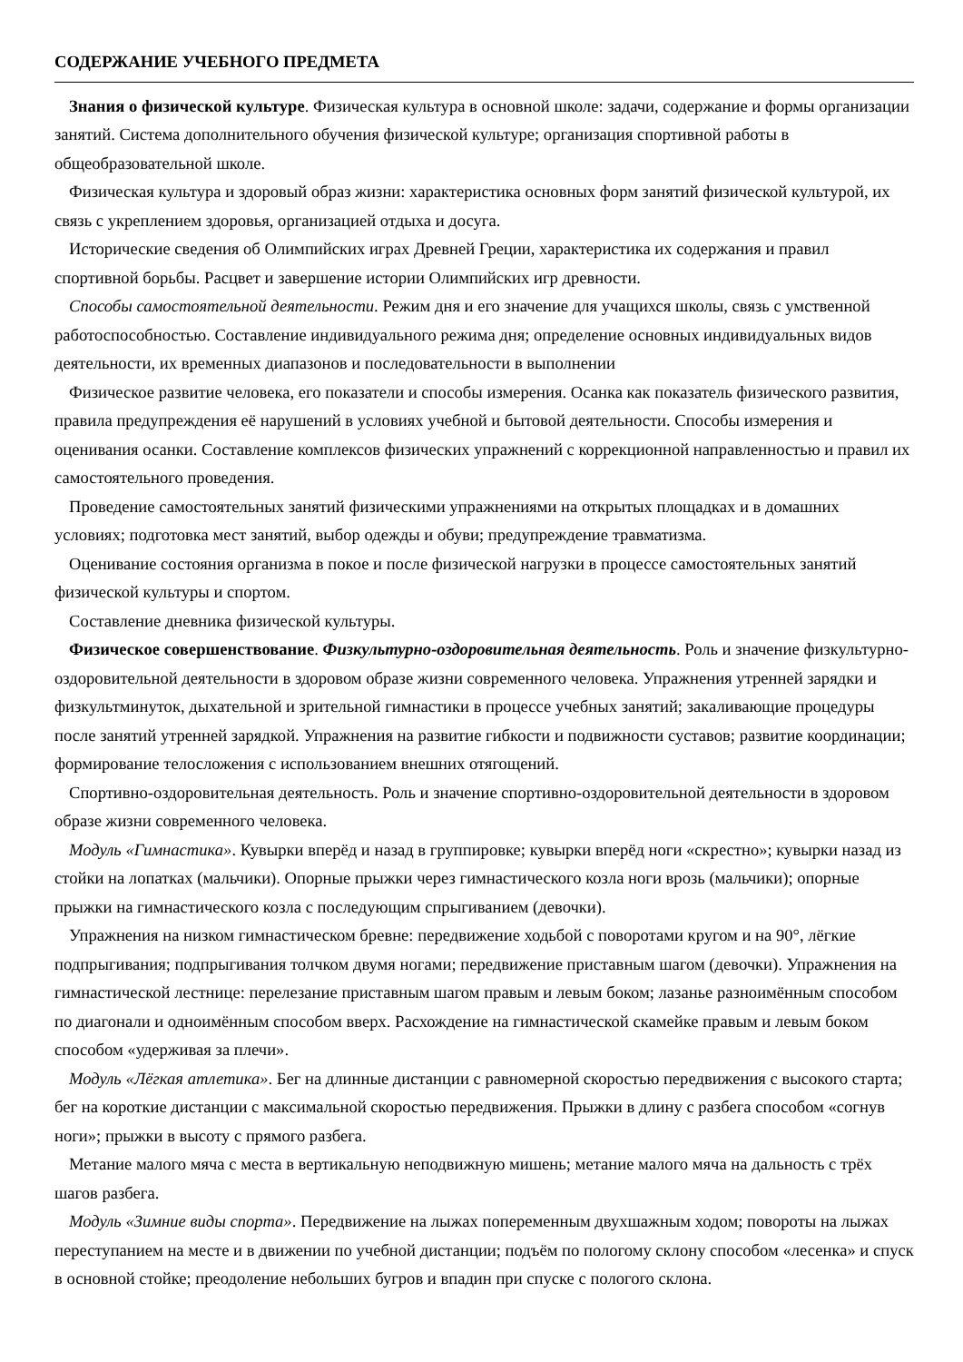СОДЕРЖАНИЕ УЧЕБНОГО ПРЕДМЕТА
Знания о физической культуре. Физическая культура в основной школе: задачи, содержание и формы организации занятий. Система дополнительного обучения физической культуре; организация спортивной работы в общеобразовательной школе.
Физическая культура и здоровый образ жизни: характеристика основных форм занятий физической культурой, их связь с укреплением здоровья, организацией отдыха и досуга.
Исторические сведения об Олимпийских играх Древней Греции, характеристика их содержания и правил спортивной борьбы. Расцвет и завершение истории Олимпийских игр древности.
Способы самостоятельной деятельности. Режим дня и его значение для учащихся школы, связь с умственной работоспособностью. Составление индивидуального режима дня; определение основных индивидуальных видов деятельности, их временных диапазонов и последовательности в выполнении
Физическое развитие человека, его показатели и способы измерения. Осанка как показатель физического развития, правила предупреждения её нарушений в условиях учебной и бытовой деятельности. Способы измерения и оценивания осанки. Составление комплексов физических упражнений с коррекционной направленностью и правил их самостоятельного проведения.
Проведение самостоятельных занятий физическими упражнениями на открытых площадках и в домашних условиях; подготовка мест занятий, выбор одежды и обуви; предупреждение травматизма.
Оценивание состояния организма в покое и после физической нагрузки в процессе самостоятельных занятий физической культуры и спортом.
Составление дневника физической культуры.
Физическое совершенствование. Физкультурно-оздоровительная деятельность. Роль и значение физкультурно-оздоровительной деятельности в здоровом образе жизни современного человека. Упражнения утренней зарядки и физкультминуток, дыхательной и зрительной гимнастики в процессе учебных занятий; закаливающие процедуры после занятий утренней зарядкой. Упражнения на развитие гибкости и подвижности суставов; развитие координации; формирование телосложения с использованием внешних отягощений.
Спортивно-оздоровительная деятельность. Роль и значение спортивно-оздоровительной деятельности в здоровом образе жизни современного человека.
Модуль «Гимнастика». Кувырки вперёд и назад в группировке; кувырки вперёд ноги «скрестно»; кувырки назад из стойки на лопатках (мальчики). Опорные прыжки через гимнастического козла ноги врозь (мальчики); опорные прыжки на гимнастического козла с последующим спрыгиванием (девочки).
Упражнения на низком гимнастическом бревне: передвижение ходьбой с поворотами кругом и на 90°, лёгкие подпрыгивания; подпрыгивания толчком двумя ногами; передвижение приставным шагом (девочки). Упражнения на гимнастической лестнице: перелезание приставным шагом правым и левым боком; лазанье разноимённым способом по диагонали и одноимённым способом вверх. Расхождение на гимнастической скамейке правым и левым боком способом «удерживая за плечи».
Модуль «Лёгкая атлетика». Бег на длинные дистанции с равномерной скоростью передвижения с высокого старта; бег на короткие дистанции с максимальной скоростью передвижения. Прыжки в длину с разбега способом «согнув ноги»; прыжки в высоту с прямого разбега.
Метание малого мяча с места в вертикальную неподвижную мишень; метание малого мяча на дальность с трёх шагов разбега.
Модуль «Зимние виды спорта». Передвижение на лыжах попеременным двухшажным ходом; повороты на лыжах переступанием на месте и в движении по учебной дистанции; подъём по пологому склону способом «лесенка» и спуск в основной стойке; преодоление небольших бугров и впадин при спуске с пологого склона.